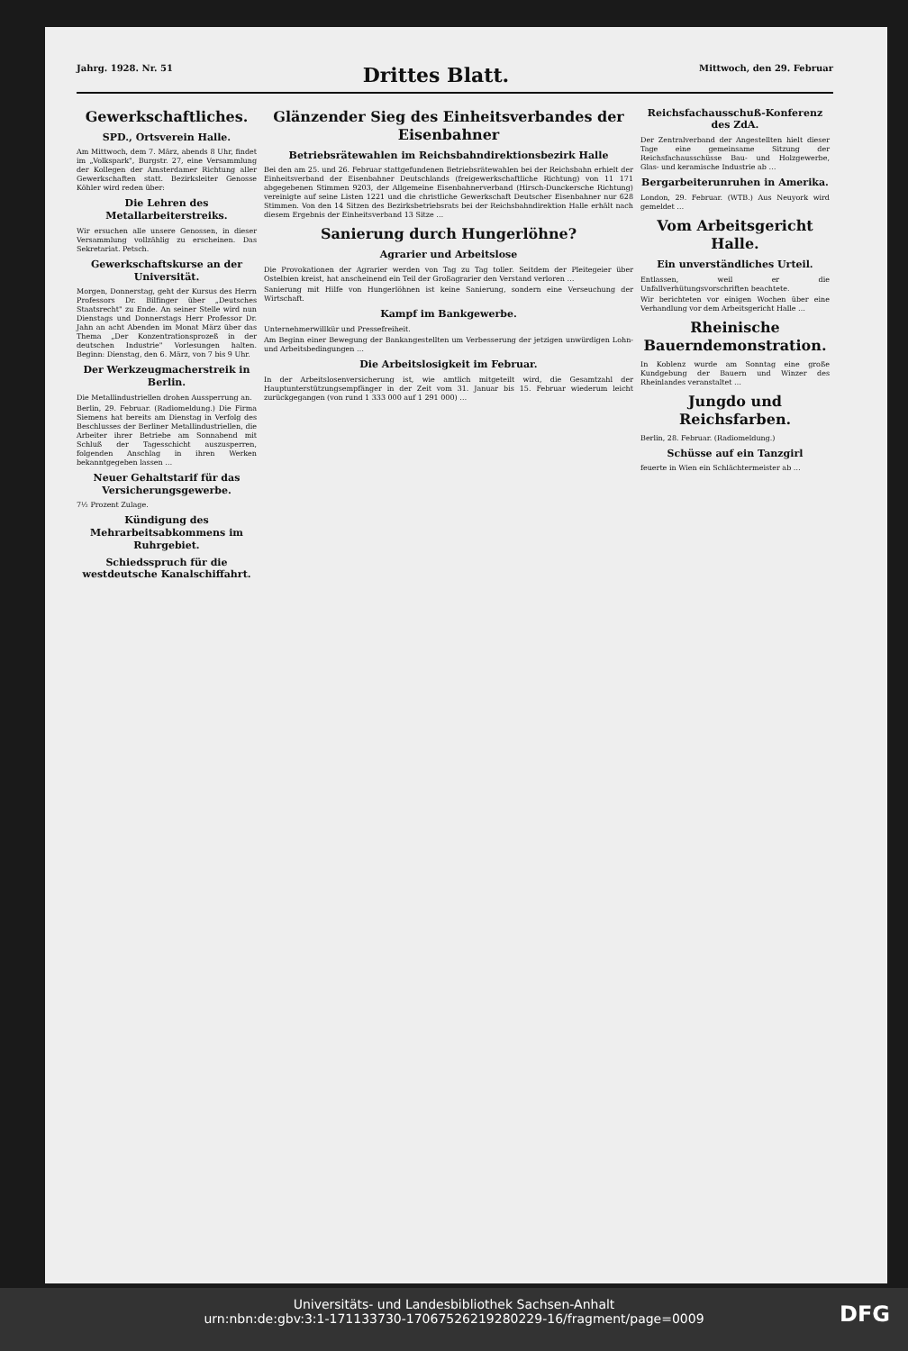Jahrg. 1928. Nr. 51 Drittes Blatt. Mittwoch, den 29. Februar
Gewerkschaftliches.
SPD., Ortsverein Halle.
Am Mittwoch, dem 7. März, abends 8 Uhr, findet im „Volkspark", Burgstr. 27, eine Versammlung der Kollegen der Amsterdamer Richtung aller Gewerkschaften statt. Bezirksleiter Genosse Köhler wird reden über:
Die Lehren des Metallarbeiterstreiks.
Wir ersuchen alle unsere Genossen, in dieser Versammlung vollzählig zu erscheinen. Das Sekretariat. Petsch.
Gewerkschaftskurse an der Universität.
Morgen, Donnerstag, geht der Kursus des Herrn Professors Dr. Bilfinger über „Deutsches Staatsrecht" zu Ende. An seiner Stelle wird nun Dienstags und Donnerstags Herr Professor Dr. Jahn an acht Abenden im Monat März über das Thema „Der Konzentrationsprozeß in der deutschen Industrie" Vorlesungen halten. Beginn: Dienstag, den 6. März, von 7 bis 9 Uhr.
Der Werkzeugmacherstreik in Berlin.
Die Metallindustriellen drohen Aussperrung an.
Berlin, 29. Februar. (Radiomeldung.) Die Firma Siemens hat bereits am Dienstag in Verfolg des Beschlusses der Berliner Metallindustriellen, die Arbeiter ihrer Betriebe am Sonnabend mit Schluß der Tagesschicht auszusperren, folgenden Anschlag in ihren Werken bekanntgegeben lassen …
Neuer Gehaltstarif für das Versicherungsgewerbe.
7½ Prozent Zulage.
Kündigung des Mehrarbeitsabkommens im Ruhrgebiet.
Schiedsspruch für die westdeutsche Kanalschiffahrt.
Glänzender Sieg des Einheitsverbandes der Eisenbahner
Betriebsrätewahlen im Reichsbahndirektionsbezirk Halle
Bei den am 25. und 26. Februar stattgefundenen Betriebsrätewahlen bei der Reichsbahn erhielt der Einheitsverband der Eisenbahner Deutschlands (freigewerkschaftliche Richtung) von 11 171 abgegebenen Stimmen 9203, der Allgemeine Eisenbahnerverband (Hirsch-Dunckersche Richtung) vereinigte auf seine Listen 1221 und die christliche Gewerkschaft Deutscher Eisenbahner nur 628 Stimmen. Von den 14 Sitzen des Bezirksbetriebsrats bei der Reichsbahndirektion Halle erhält nach diesem Ergebnis der Einheitsverband 13 Sitze …
Sanierung durch Hungerlöhne?
Agrarier und Arbeitslose
Die Provokationen der Agrarier werden von Tag zu Tag toller. Seitdem der Pleitegeier über Ostelbien kreist, hat anscheinend ein Teil der Großagrarier den Verstand verloren …
Sanierung mit Hilfe von Hungerlöhnen ist keine Sanierung, sondern eine Verseuchung der Wirtschaft.
Kampf im Bankgewerbe.
Unternehmerwillkür und Pressefreiheit.
Am Beginn einer Bewegung der Bankangestellten um Verbesserung der jetzigen unwürdigen Lohn- und Arbeitsbedingungen …
Die Arbeitslosigkeit im Februar.
In der Arbeitslosenversicherung ist, wie amtlich mitgeteilt wird, die Gesamtzahl der Hauptunterstützungsempfänger in der Zeit vom 31. Januar bis 15. Februar wiederum leicht zurückgegangen (von rund 1 333 000 auf 1 291 000) …
Reichsfachausschuß-Konferenz des ZdA.
Der Zentralverband der Angestellten hielt dieser Tage eine gemeinsame Sitzung der Reichsfachausschüsse Bau- und Holzgewerbe, Glas- und keramische Industrie ab …
Bergarbeiterunruhen in Amerika.
London, 29. Februar. (WTB.) Aus Neuyork wird gemeldet …
Vom Arbeitsgericht Halle.
Ein unverständliches Urteil.
Entlassen, weil er die Unfallverhütungsvorschriften beachtete.
Wir berichteten vor einigen Wochen über eine Verhandlung vor dem Arbeitsgericht Halle …
Rheinische Bauerndemonstration.
In Koblenz wurde am Sonntag eine große Kundgebung der Bauern und Winzer des Rheinlandes veranstaltet …
Jungdo und Reichsfarben.
Berlin, 28. Februar. (Radiomeldung.)
Schüsse auf ein Tanzgirl
feuerte in Wien ein Schlächtermeister ab …
Universitäts- und Landesbibliothek Sachsen-Anhalt
urn:nbn:de:gbv:3:1-171133730-17067526219280229-16/fragment/page=0009
DFG